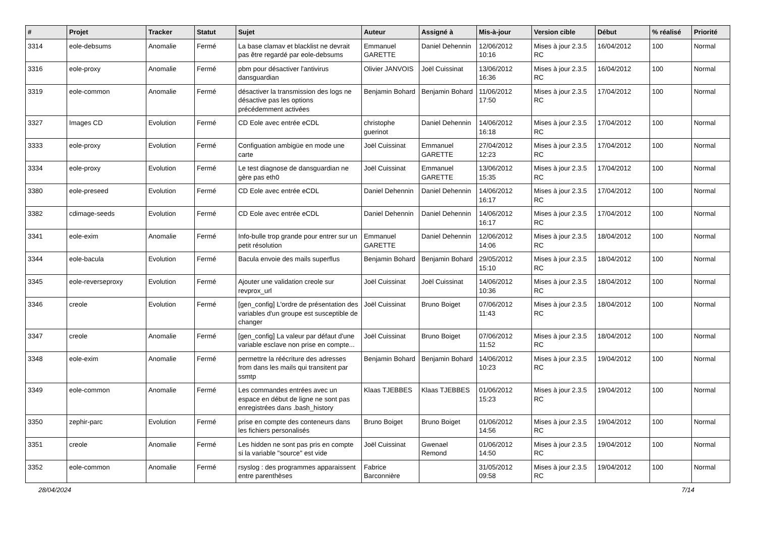| # | Projet | Tracker | Statut | Sujet | Auteur | Assigné à | Mis-à-jour | Version cible | Début | % réalisé | Priorité |
| --- | --- | --- | --- | --- | --- | --- | --- | --- | --- | --- | --- |
| 3314 | eole-debsums | Anomalie | Fermé | La base clamav et blacklist ne devrait pas être regardé par eole-debsums | Emmanuel GARETTE | Daniel Dehennin | 12/06/2012 10:16 | Mises à jour 2.3.5 RC | 16/04/2012 | 100 | Normal |
| 3316 | eole-proxy | Anomalie | Fermé | pbm pour désactiver l'antivirus dansguardian | Olivier JANVOIS | Joël Cuissinat | 13/06/2012 16:36 | Mises à jour 2.3.5 RC | 16/04/2012 | 100 | Normal |
| 3319 | eole-common | Anomalie | Fermé | désactiver la transmission des logs ne désactive pas les options précédemment activées | Benjamin Bohard | Benjamin Bohard | 11/06/2012 17:50 | Mises à jour 2.3.5 RC | 17/04/2012 | 100 | Normal |
| 3327 | Images CD | Evolution | Fermé | CD Eole avec entrée eCDL | christophe guerinot | Daniel Dehennin | 14/06/2012 16:18 | Mises à jour 2.3.5 RC | 17/04/2012 | 100 | Normal |
| 3333 | eole-proxy | Evolution | Fermé | Configuation ambigüe en mode une carte | Joël Cuissinat | Emmanuel GARETTE | 27/04/2012 12:23 | Mises à jour 2.3.5 RC | 17/04/2012 | 100 | Normal |
| 3334 | eole-proxy | Evolution | Fermé | Le test diagnose de dansguardian ne gère pas eth0 | Joël Cuissinat | Emmanuel GARETTE | 13/06/2012 15:35 | Mises à jour 2.3.5 RC | 17/04/2012 | 100 | Normal |
| 3380 | eole-preseed | Evolution | Fermé | CD Eole avec entrée eCDL | Daniel Dehennin | Daniel Dehennin | 14/06/2012 16:17 | Mises à jour 2.3.5 RC | 17/04/2012 | 100 | Normal |
| 3382 | cdimage-seeds | Evolution | Fermé | CD Eole avec entrée eCDL | Daniel Dehennin | Daniel Dehennin | 14/06/2012 16:17 | Mises à jour 2.3.5 RC | 17/04/2012 | 100 | Normal |
| 3341 | eole-exim | Anomalie | Fermé | Info-bulle trop grande pour entrer sur un petit résolution | Emmanuel GARETTE | Daniel Dehennin | 12/06/2012 14:06 | Mises à jour 2.3.5 RC | 18/04/2012 | 100 | Normal |
| 3344 | eole-bacula | Evolution | Fermé | Bacula envoie des mails superflus | Benjamin Bohard | Benjamin Bohard | 29/05/2012 15:10 | Mises à jour 2.3.5 RC | 18/04/2012 | 100 | Normal |
| 3345 | eole-reverseproxy | Evolution | Fermé | Ajouter une validation creole sur revprox_url | Joël Cuissinat | Joël Cuissinat | 14/06/2012 10:36 | Mises à jour 2.3.5 RC | 18/04/2012 | 100 | Normal |
| 3346 | creole | Evolution | Fermé | [gen_config] L'ordre de présentation des variables d'un groupe est susceptible de changer | Joël Cuissinat | Bruno Boiget | 07/06/2012 11:43 | Mises à jour 2.3.5 RC | 18/04/2012 | 100 | Normal |
| 3347 | creole | Anomalie | Fermé | [gen_config] La valeur par défaut d'une variable esclave non prise en compte... | Joël Cuissinat | Bruno Boiget | 07/06/2012 11:52 | Mises à jour 2.3.5 RC | 18/04/2012 | 100 | Normal |
| 3348 | eole-exim | Anomalie | Fermé | permettre la réécriture des adresses from dans les mails qui transitent par ssmtp | Benjamin Bohard | Benjamin Bohard | 14/06/2012 10:23 | Mises à jour 2.3.5 RC | 19/04/2012 | 100 | Normal |
| 3349 | eole-common | Anomalie | Fermé | Les commandes entrées avec un espace en début de ligne ne sont pas enregistrées dans .bash_history | Klaas TJEBBES | Klaas TJEBBES | 01/06/2012 15:23 | Mises à jour 2.3.5 RC | 19/04/2012 | 100 | Normal |
| 3350 | zephir-parc | Evolution | Fermé | prise en compte des conteneurs dans les fichiers personalisés | Bruno Boiget | Bruno Boiget | 01/06/2012 14:56 | Mises à jour 2.3.5 RC | 19/04/2012 | 100 | Normal |
| 3351 | creole | Anomalie | Fermé | Les hidden ne sont pas pris en compte si la variable "source" est vide | Joël Cuissinat | Gwenael Remond | 01/06/2012 14:50 | Mises à jour 2.3.5 RC | 19/04/2012 | 100 | Normal |
| 3352 | eole-common | Anomalie | Fermé | rsyslog : des programmes apparaissent entre parenthèses | Fabrice Barconnière | | 31/05/2012 09:58 | Mises à jour 2.3.5 RC | 19/04/2012 | 100 | Normal |
28/04/2024 7/14